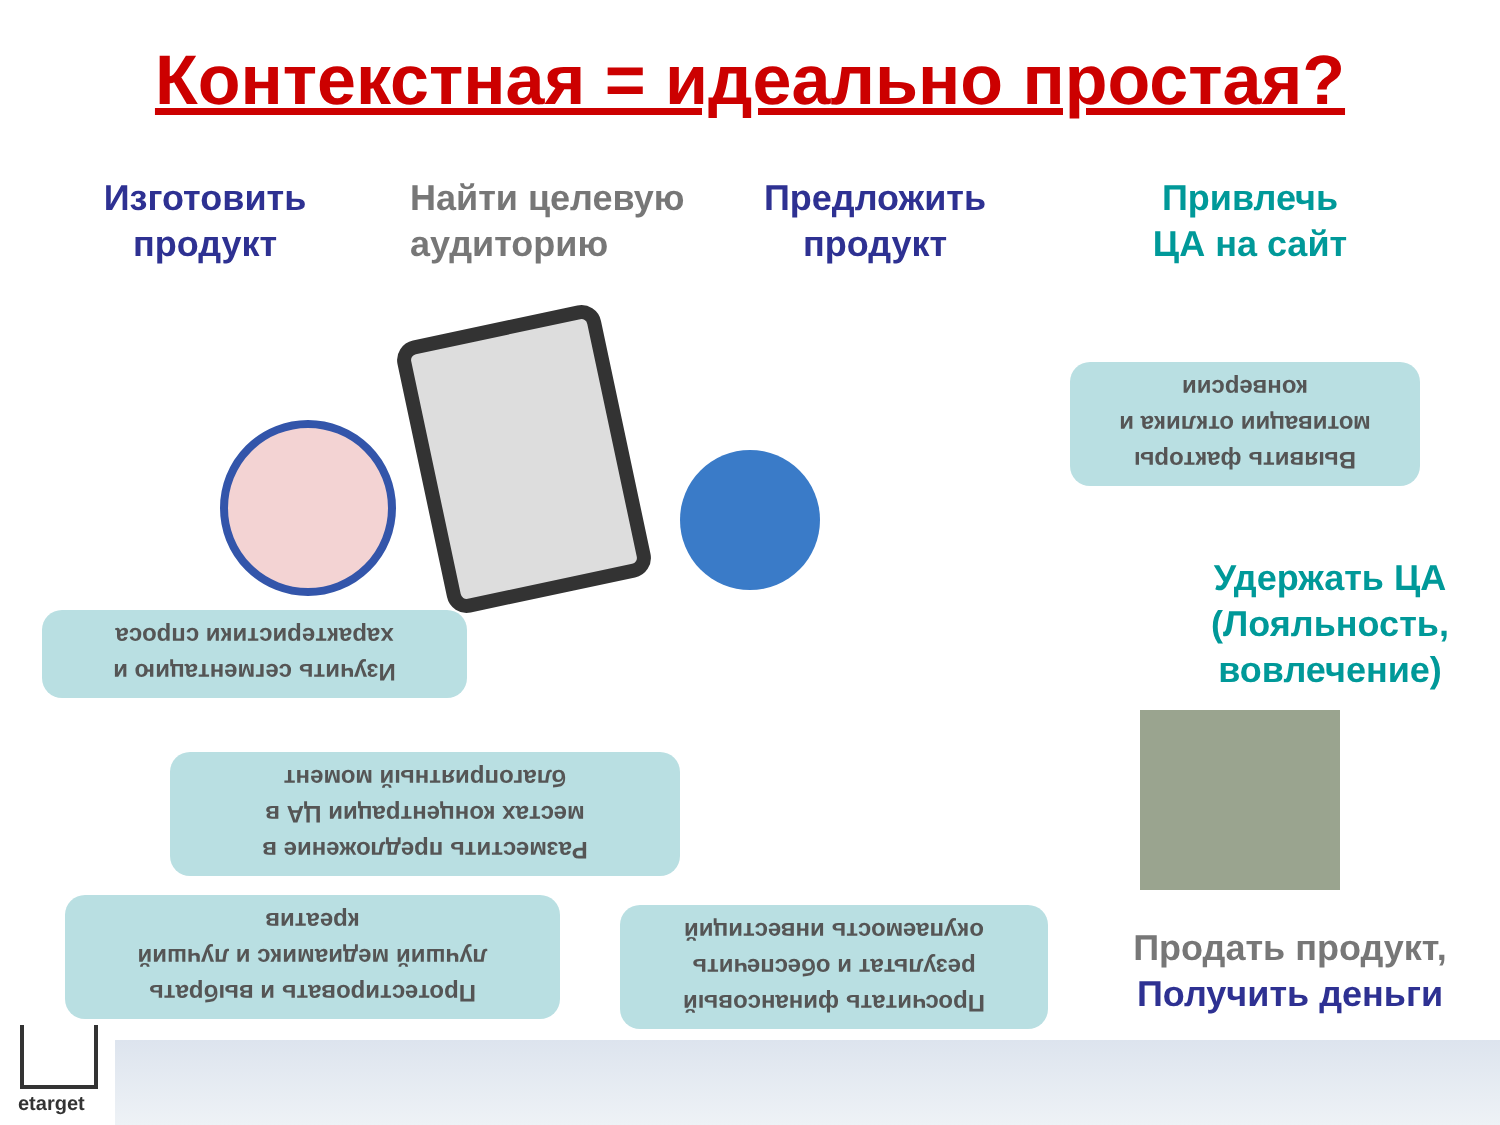Контекстная = идеально простая?
Изготовить
продукт
Найти целевую
аудиторию
Предложить
продукт
Привлечь
ЦА на сайт
Выявить факторы
мотивации отклика и
конверсии
Изучить сегментацию и
характеристики спроса
Разместить предложение в
местах концентрации ЦА в
благоприятный момент
Протестировать и выбрать
лучший медиамикс и лучший
креатив
Просчитать финансовый
результат и обеспечить
окупаемость инвестиций
Удержать ЦА
(Лояльность,
вовлечение)
Продать продукт,
Получить деньги
etarget